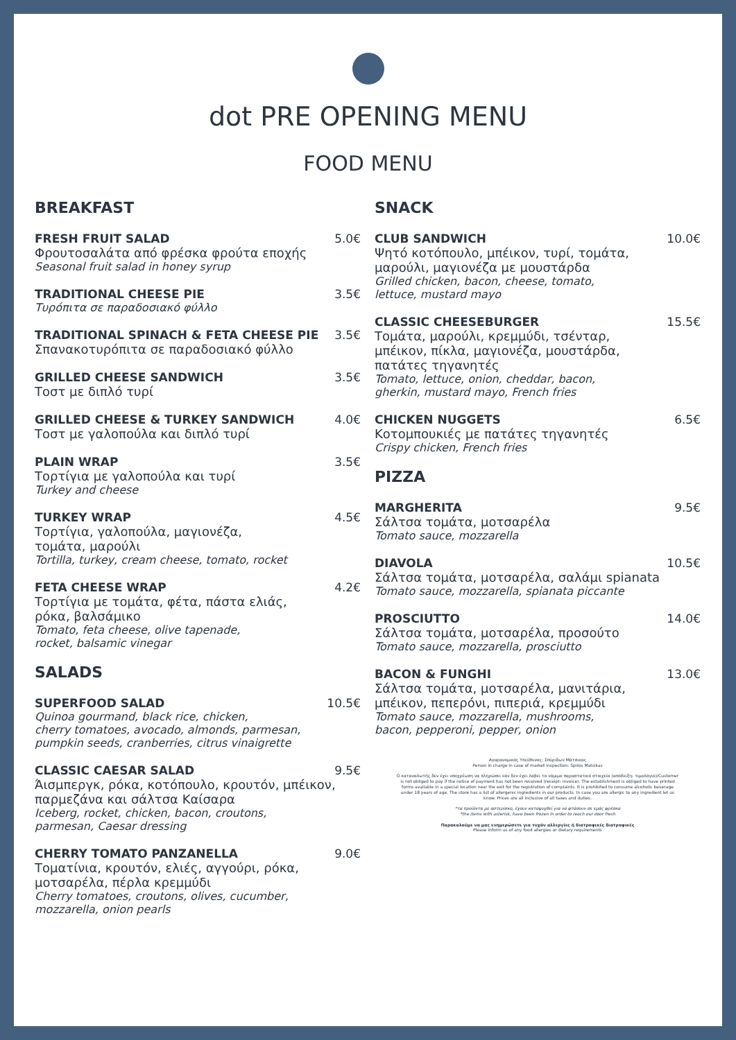dot PRE OPENING MENU
FOOD MENU
BREAKFAST
FRESH FRUIT SALAD 5.0€
Φρουτοσαλάτα από φρέσκα φρούτα εποχής
Seasonal fruit salad in honey syrup
TRADITIONAL CHEESE PIE 3.5€
Τυρόπιτα σε παραδοσιακό φύλλο
TRADITIONAL SPINACH & FETA CHEESE PIE 3.5€
Σπανακοτυρόπιτα σε παραδοσιακό φύλλο
GRILLED CHEESE SANDWICH 3.5€
Τοστ με διπλό τυρί
GRILLED CHEESE & TURKEY SANDWICH 4.0€
Τοστ με γαλοπούλα και διπλό τυρί
PLAIN WRAP 3.5€
Τορτίγια με γαλοπούλα και τυρί
Turkey and cheese
TURKEY WRAP 4.5€
Τορτίγια, γαλοπούλα, μαγιονέζα,
τομάτα, μαρούλι
Tortilla, turkey, cream cheese, tomato, rocket
FETA CHEESE WRAP 4.2€
Τορτίγια με τομάτα, φέτα, πάστα ελιάς,
ρόκα, βαλσάμικο
Tomato, feta cheese, olive tapenade,
rocket, balsamic vinegar
SALADS
SUPERFOOD SALAD 10.5€
Quinoa gourmand, black rice, chicken,
cherry tomatoes, avocado, almonds, parmesan,
pumpkin seeds, cranberries, citrus vinaigrette
CLASSIC CAESAR SALAD 9.5€
Άισμπεργκ, ρόκα, κοτόπουλο, κρουτόν, μπέικον,
παρμεζάνα και σάλτσα Καίσαρα
Iceberg, rocket, chicken, bacon, croutons,
parmesan, Caesar dressing
CHERRY TOMATO PANZANELLA 9.0€
Τοματίνια, κρουτόν, ελιές, αγγούρι, ρόκα,
μοτσαρέλα, πέρλα κρεμμύδι
Cherry tomatoes, croutons, olives, cucumber,
mozzarella, onion pearls
SNACK
CLUB SANDWICH 10.0€
Ψητό κοτόπουλο, μπέικον, τυρί, τομάτα,
μαρούλι, μαγιονέζα με μουστάρδα
Grilled chicken, bacon, cheese, tomato,
lettuce, mustard mayo
CLASSIC CHEESEBURGER 15.5€
Τομάτα, μαρούλι, κρεμμύδι, τσένταρ,
μπέικον, πίκλα, μαγιονέζα, μουστάρδα,
πατάτες τηγανητές
Tomato, lettuce, onion, cheddar, bacon,
gherkin, mustard mayo, French fries
CHICKEN NUGGETS 6.5€
Κοτομπουκιές με πατάτες τηγανητές
Crispy chicken, French fries
PIZZA
MARGHERITA 9.5€
Σάλτσα τομάτα, μοτσαρέλα
Tomato sauce, mozzarella
DIAVOLA 10.5€
Σάλτσα τομάτα, μοτσαρέλα, σαλάμι spianata
Tomato sauce, mozzarella, spianata piccante
PROSCIUTTO 14.0€
Σάλτσα τομάτα, μοτσαρέλα, προσούτο
Tomato sauce, mozzarella, prosciutto
BACON & FUNGHI 13.0€
Σάλτσα τομάτα, μοτσαρέλα, μανιτάρια,
μπέικον, πεπερόνι, πιπεριά, κρεμμύδι
Tomato sauce, mozzarella, mushrooms,
bacon, pepperoni, pepper, onion
Αγορανομικός Υπεύθυνος: Σπύριδων Μάτσικας
Person in charge in case of market inspection: Spiros Matsikas
Ο καταναλωτής δεν έχει υποχρέωση να πληρώσει εάν δεν έχει λάβει το νόμιμο παραστατικό στοιχείο (απόδειξη- τιμολόγιο)/Customer is not obliged to pay if the notice of payment has not been received (receipt- invoice). The establishment is obliged to have printed forms available in a special location near the exit for the registration of complaints. It is prohibited to consume alcoholic beverage under 18 years of age. The store has a list of allergenic ingredients in our products. In case you are allergic to any ingredient let us know. Prices are all inclusive of all taxes and duties.
*τα προϊόντα με αστερίσκο, έχουν καταψυχθεί για να φτάσουν σε εμάς φρέσκα
*the items with asterisk, have been frozen in order to reach our door fresh
Παρακαλούμε να μας ενημερώσετε για τυχόν αλλεργίες ή διατροφικές διατροφικές
Please inform us of any food allergies or dietary requirements